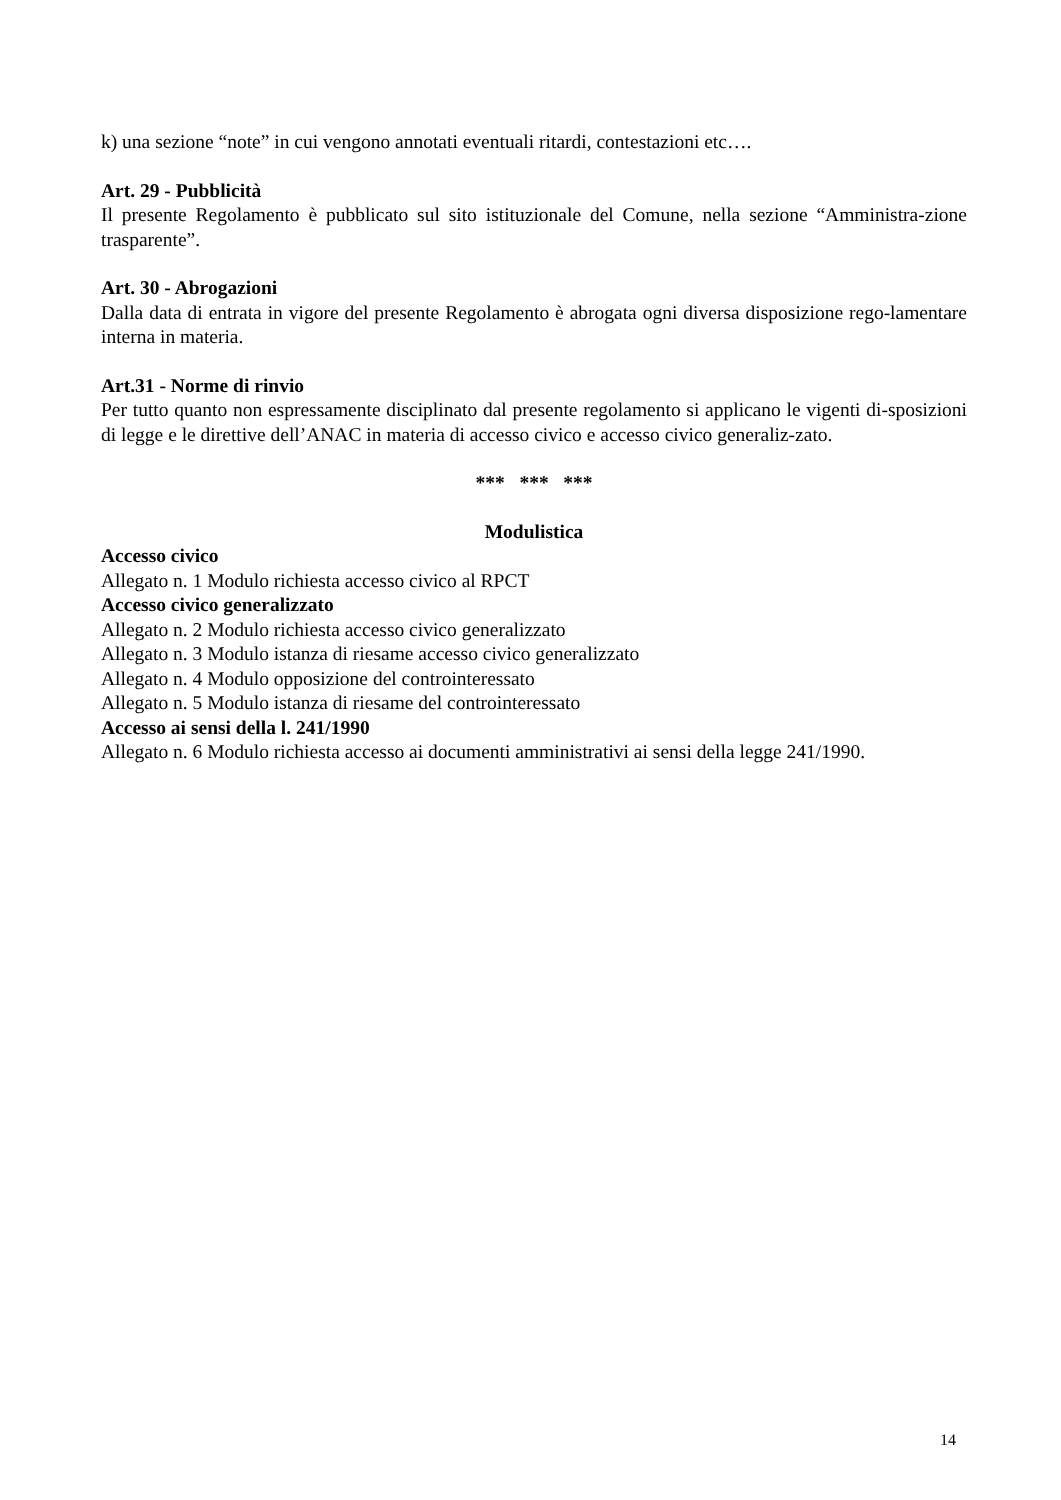k) una sezione “note” in cui vengono annotati eventuali ritardi, contestazioni etc….
Art. 29 - Pubblicità
Il presente Regolamento è pubblicato sul sito istituzionale del Comune, nella sezione “Amministra-zione trasparente”.
Art. 30 - Abrogazioni
Dalla data di entrata in vigore del presente Regolamento è abrogata ogni diversa disposizione rego-lamentare interna in materia.
Art.31 - Norme di rinvio
Per tutto quanto non espressamente disciplinato dal presente regolamento si applicano le vigenti di-sposizioni di legge e le direttive dell’ANAC in materia di accesso civico e accesso civico generaliz-zato.
*** *** ***
Modulistica
Accesso civico
Allegato n. 1 Modulo richiesta accesso civico al RPCT
Accesso civico generalizzato
Allegato n. 2 Modulo richiesta accesso civico generalizzato
Allegato n. 3 Modulo istanza di riesame accesso civico generalizzato
Allegato n. 4 Modulo opposizione del controinteressato
Allegato n. 5 Modulo istanza di riesame del controinteressato
Accesso ai sensi della l. 241/1990
Allegato n. 6 Modulo richiesta accesso ai documenti amministrativi ai sensi della legge 241/1990.
14